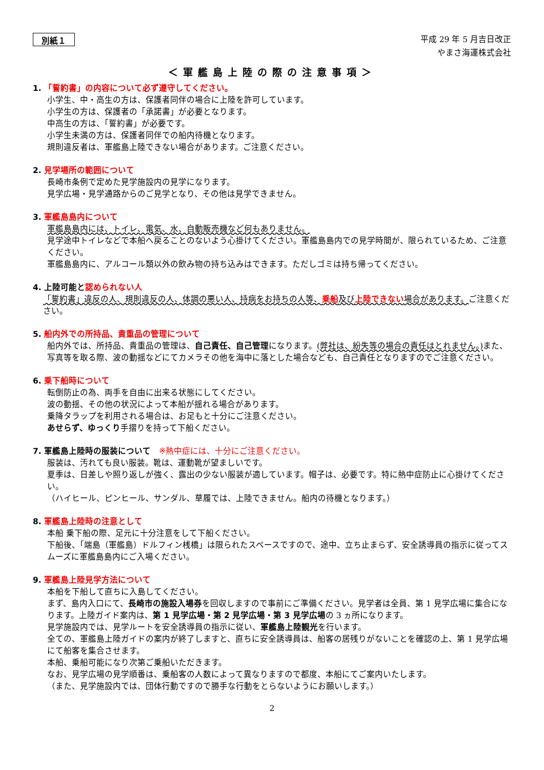別紙１
平成 29 年 5 月吉日改正
やまさ海運株式会社
＜軍艦島上陸の際の注意事項＞
1. 「誓約書」の内容について必ず遵守してください。
小学生、中・高生の方は、保護者同伴の場合に上陸を許可しています。
小学生の方は、保護者の「承諾書」が必要となります。
中高生の方は、「誓約書」が必要です。
小学生未満の方は、保護者同伴での船内待機となります。
規則違反者は、軍艦島上陸できない場合があります。ご注意ください。
2. 見学場所の範囲について
長崎市条例で定めた見学施設内の見学になります。
見学広場・見学通路からのご見学となり、その他は見学できません。
3. 軍艦島島内について
軍艦島島内には、トイレ、電気、水、自動販売機など何もありません。
見学途中トイレなどで本船へ戻ることのないよう心掛けてください。軍艦島島内での見学時間が、限られているため、ご注意ください。
軍艦島島内に、アルコール類以外の飲み物の持ち込みはできます。ただしゴミは持ち帰ってください。
4. 上陸可能と認められない人
「誓約書」違反の人、規則違反の人、体調の悪い人、持病をお持ちの人等、乗船及び上陸できない場合があります。ご注意ください。
5. 船内外での所持品、貴重品の管理について
船内外では、所持品、貴重品の管理は、自己責任、自己管理になります。(弊社は、紛失等の場合の責任はとれません。) また、写真等を取る際、波の動揺などにてカメラその他を海中に落とした場合なども、自己責任となりますのでご注意ください。
6. 乗下船時について
転倒防止の為、両手を自由に出来る状態にしてください。
波の動揺、その他の状況によって本船が揺れる場合があります。
乗降タラップを利用される場合は、お足もと十分にご注意ください。
あせらず、ゆっくり手摺りを持って下船ください。
7. 軍艦島上陸時の服装について　※熱中症には、十分にご注意ください。
服装は、汚れても良い服装。靴は、運動靴が望ましいです。
夏季は、日差しや照り返しが強く、露出の少ない服装が適しています。帽子は、必要です。特に熱中症防止に心掛けてください。
（ハイヒール、ピンヒール、サンダル、草履では、上陸できません。船内の待機となります。）
8. 軍艦島上陸時の注意として
本船 乗下船の際、足元に十分注意をして下船ください。
下船後、「端島（軍艦島）ドルフィン桟橋」は限られたスペースですので、途中、立ち止まらず、安全誘導員の指示に従ってスムーズに軍艦島島内にご入場ください。
9. 軍艦島上陸見学方法について
本船を下船して直ちに入島してください。
まず、島内入口にて、長崎市の施設入場券を回収しますので事前にご準備ください。見学者は全員、第 1 見学広場に集合になります。上陸ガイド案内は、第 1 見学広場・第 2 見学広場・第 3 見学広場の 3 ヵ所になります。
見学施設内では、見学ルートを安全誘導員の指示に従い、軍艦島上陸観光を行います。
全ての、軍艦島上陸ガイドの案内が終了しますと、直ちに安全誘導員は、船客の居残りがないことを確認の上、第 1 見学広場にて船客を集合させます。
本船、乗船可能になり次第ご乗船いただきます。
なお、見学広場の見学順番は、乗船客の人数によって異なりますので都度、本船にてご案内いたします。
（また、見学施設内では、団体行動ですので勝手な行動をとらないようにお願いします。）
2